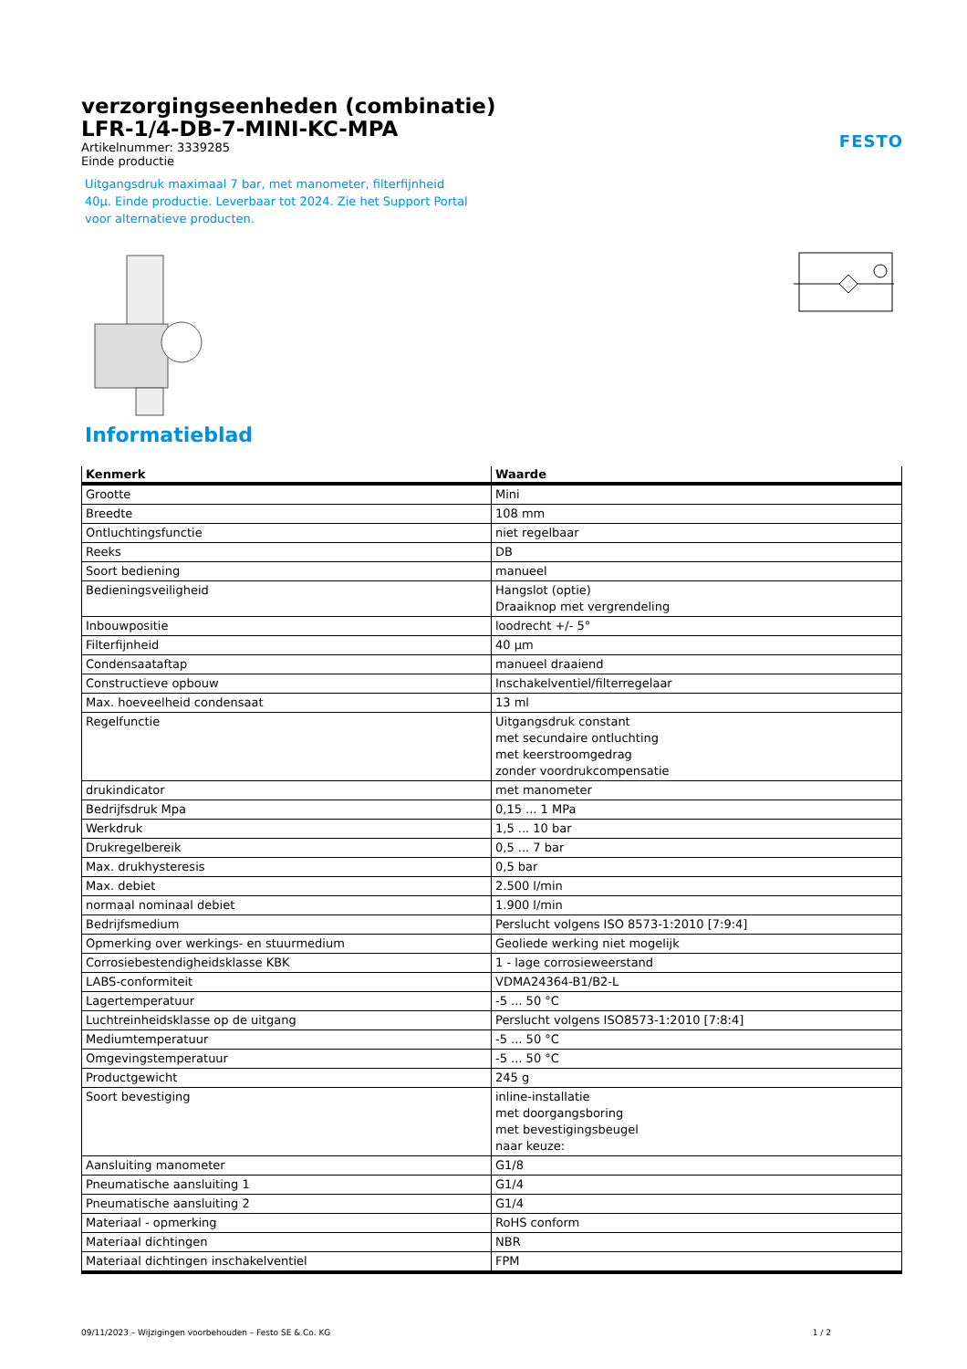verzorgingseenheden (combinatie)
LFR-1/4-DB-7-MINI-KC-MPA
Artikelnummer: 3339285
Einde productie
FESTO
Uitgangsdruk maximaal 7 bar, met manometer, filterfijnheid 40µ. Einde productie. Leverbaar tot 2024. Zie het Support Portal voor alternatieve producten.
Informatieblad
| Kenmerk | Waarde |
| --- | --- |
| Grootte | Mini |
| Breedte | 108 mm |
| Ontluchtingsfunctie | niet regelbaar |
| Reeks | DB |
| Soort bediening | manueel |
| Bedieningsveiligheid | Hangslot (optie) Draaiknop met vergrendeling |
| Inbouwpositie | loodrecht +/- 5° |
| Filterfijnheid | 40 µm |
| Condensaataftap | manueel draaiend |
| Constructieve opbouw | Inschakelventiel/filterregelaar |
| Max. hoeveelheid condensaat | 13 ml |
| Regelfunctie | Uitgangsdruk constant met secundaire ontluchting met keerstroomgedrag zonder voordrukcompensatie |
| drukindicator | met manometer |
| Bedrijfsdruk Mpa | 0,15 ... 1 MPa |
| Werkdruk | 1,5 ... 10 bar |
| Drukregelbereik | 0,5 ... 7 bar |
| Max. drukhysteresis | 0,5 bar |
| Max. debiet | 2.500 l/min |
| normaal nominaal debiet | 1.900 l/min |
| Bedrijfsmedium | Perslucht volgens ISO 8573-1:2010 [7:9:4] |
| Opmerking over werkings- en stuurmedium | Geoliede werking niet mogelijk |
| Corrosiebestendigheidsklasse KBK | 1 - lage corrosieweerstand |
| LABS-conformiteit | VDMA24364-B1/B2-L |
| Lagertemperatuur | -5 ... 50 °C |
| Luchtreinheidsklasse op de uitgang | Perslucht volgens ISO8573-1:2010 [7:8:4] |
| Mediumtemperatuur | -5 ... 50 °C |
| Omgevingstemperatuur | -5 ... 50 °C |
| Productgewicht | 245 g |
| Soort bevestiging | inline-installatie met doorgangsboring met bevestigingsbeugel naar keuze: |
| Aansluiting manometer | G1/8 |
| Pneumatische aansluiting 1 | G1/4 |
| Pneumatische aansluiting 2 | G1/4 |
| Materiaal - opmerking | RoHS conform |
| Materiaal dichtingen | NBR |
| Materiaal dichtingen inschakelventiel | FPM |
09/11/2023 – Wijzigingen voorbehouden – Festo SE & Co. KG 1 / 2